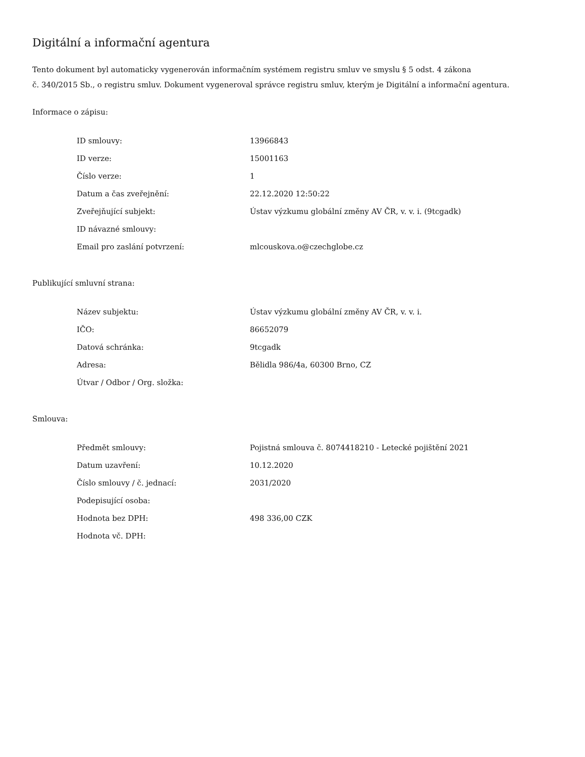Digitální a informační agentura
Tento dokument byl automaticky vygenerován informačním systémem registru smluv ve smyslu § 5 odst. 4 zákona
č. 340/2015 Sb., o registru smluv. Dokument vygeneroval správce registru smluv, kterým je Digitální a informační agentura.
Informace o zápisu:
| ID smlouvy: | 13966843 |
| ID verze: | 15001163 |
| Číslo verze: | 1 |
| Datum a čas zveřejnění: | 22.12.2020 12:50:22 |
| Zveřejňující subjekt: | Ústav výzkumu globální změny AV ČR, v. v. i. (9tcgadk) |
| ID návazné smlouvy: | |
| Email pro zaslání potvrzení: | mlcouskova.o@czechglobe.cz |
Publikující smluvní strana:
| Název subjektu: | Ústav výzkumu globální změny AV ČR, v. v. i. |
| IČO: | 86652079 |
| Datová schránka: | 9tcgadk |
| Adresa: | Bělidla 986/4a, 60300 Brno, CZ |
| Útvar / Odbor / Org. složka: | |
Smlouva:
| Předmět smlouvy: | Pojistná smlouva č. 8074418210 - Letecké pojištění 2021 |
| Datum uzavření: | 10.12.2020 |
| Číslo smlouvy / č. jednací: | 2031/2020 |
| Podepisující osoba: | |
| Hodnota bez DPH: | 498 336,00 CZK |
| Hodnota vč. DPH: | |